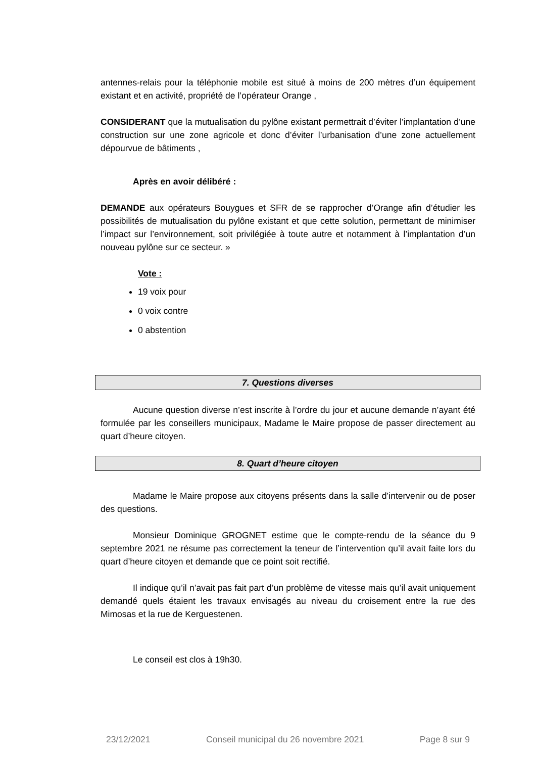antennes-relais pour la téléphonie mobile est situé à moins de 200 mètres d’un équipement existant et en activité, propriété de l’opérateur Orange ,
CONSIDERANT que la mutualisation du pylône existant permettrait d’éviter l’implantation d’une construction sur une zone agricole et donc d’éviter l’urbanisation d’une zone actuellement dépourvue de bâtiments ,
Après en avoir délibéré :
DEMANDE aux opérateurs Bouygues et SFR de se rapprocher d’Orange afin d’étudier les possibilités de mutualisation du pylône existant et que cette solution, permettant de minimiser l’impact sur l’environnement, soit privilégiée à toute autre et notamment à l’implantation d’un nouveau pylône sur ce secteur. »
Vote :
19 voix pour
0 voix contre
0 abstention
7. Questions diverses
Aucune question diverse n’est inscrite à l’ordre du jour et aucune demande n’ayant été formulée par les conseillers municipaux, Madame le Maire propose de passer directement au quart d’heure citoyen.
8. Quart d’heure citoyen
Madame le Maire propose aux citoyens présents dans la salle d’intervenir ou de poser des questions.
Monsieur Dominique GROGNET estime que le compte-rendu de la séance du 9 septembre 2021 ne résume pas correctement la teneur de l’intervention qu’il avait faite lors du quart d’heure citoyen et demande que ce point soit rectifié.
Il indique qu’il n’avait pas fait part d’un problème de vitesse mais qu’il avait uniquement demandé quels étaient les travaux envisagés au niveau du croisement entre la rue des Mimosas et la rue de Kerguestenen.
Le conseil est clos à 19h30.
23/12/2021 Conseil municipal du 26 novembre 2021 Page 8 sur 9